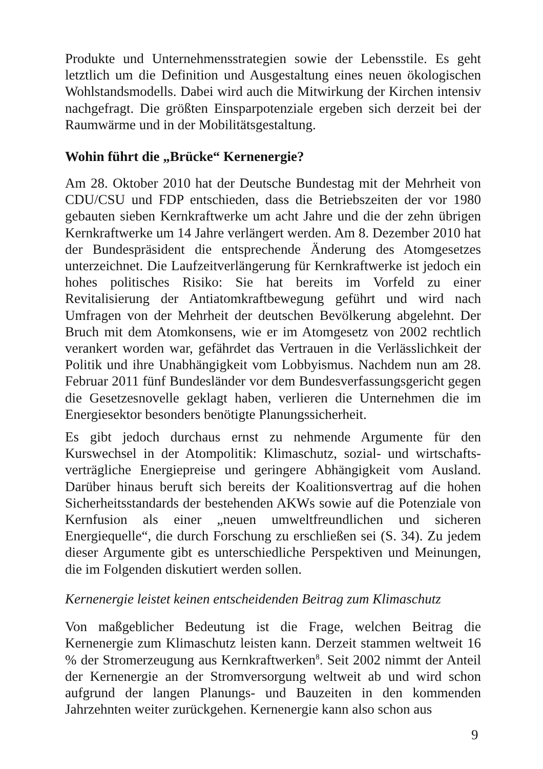Produkte und Unternehmensstrategien sowie der Lebensstile. Es geht letztlich um die Definition und Ausgestaltung eines neuen ökologischen Wohlstandsmodells. Dabei wird auch die Mitwirkung der Kirchen intensiv nachgefragt. Die größten Einsparpotenziale ergeben sich derzeit bei der Raumwärme und in der Mobilitätsgestaltung.
Wohin führt die „Brücke“ Kernenergie?
Am 28. Oktober 2010 hat der Deutsche Bundestag mit der Mehrheit von CDU/CSU und FDP entschieden, dass die Betriebszeiten der vor 1980 gebauten sieben Kernkraftwerke um acht Jahre und die der zehn übrigen Kernkraftwerke um 14 Jahre verlängert werden. Am 8. Dezember 2010 hat der Bundespräsident die entsprechende Änderung des Atomgesetzes unterzeichnet. Die Laufzeitverlängerung für Kernkraftwerke ist jedoch ein hohes politisches Risiko: Sie hat bereits im Vorfeld zu einer Revitalisierung der Antiatomkraftbewegung geführt und wird nach Umfragen von der Mehrheit der deutschen Bevölkerung abgelehnt. Der Bruch mit dem Atomkonsens, wie er im Atomgesetz von 2002 rechtlich verankert worden war, gefährdet das Vertrauen in die Verlässlichkeit der Politik und ihre Unabhängigkeit vom Lobbyismus. Nachdem nun am 28. Februar 2011 fünf Bundesländer vor dem Bundesverfassungsgericht gegen die Gesetzesnovelle geklagt haben, verlieren die Unternehmen die im Energiesektor besonders benötigte Planungssicherheit.
Es gibt jedoch durchaus ernst zu nehmende Argumente für den Kurswechsel in der Atompolitik: Klimaschutz, sozial- und wirtschafts­verträgliche Energiepreise und geringere Abhängigkeit vom Ausland. Darüber hinaus beruft sich bereits der Koalitionsvertrag auf die hohen Sicherheitsstandards der bestehenden AKWs sowie auf die Potenziale von Kernfusion als einer „neuen umweltfreundlichen und sicheren Energiequelle“, die durch Forschung zu erschließen sei (S. 34). Zu jedem dieser Argumente gibt es unterschiedliche Perspektiven und Meinungen, die im Folgenden diskutiert werden sollen.
Kernenergie leistet keinen entscheidenden Beitrag zum Klimaschutz
Von maßgeblicher Bedeutung ist die Frage, welchen Beitrag die Kernenergie zum Klimaschutz leisten kann. Derzeit stammen weltweit 16 % der Stromerzeugung aus Kernkraftwerken<sup>8</sup>. Seit 2002 nimmt der Anteil der Kernenergie an der Stromversorgung weltweit ab und wird schon aufgrund der langen Planungs- und Bauzeiten in den kommenden Jahrzehnten weiter zurückgehen. Kernenergie kann also schon aus
9